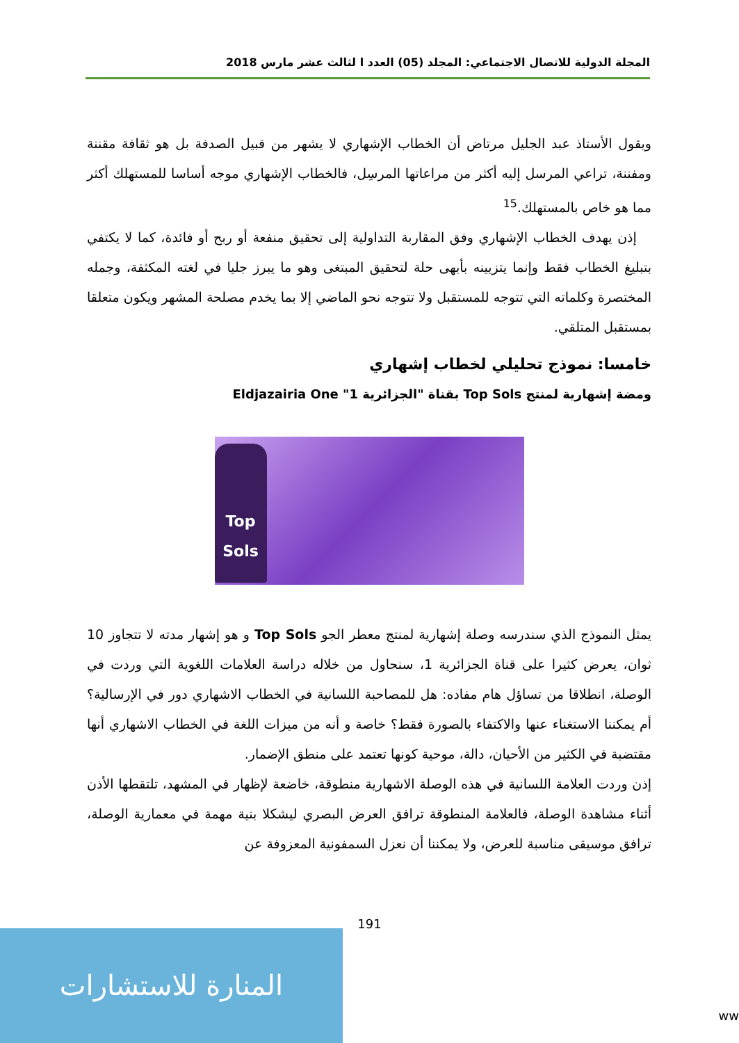المجلة الدولية للاتصال الاجتماعي: المجلد (05) العدد ا لثالث عشر مارس 2018
ويقول الأستاذ عبد الجليل مرتاض أن الخطاب الإشهاري لا يشهر من قبيل الصدفة بل هو ثقافة مقننة ومفننة، تراعي المرسل إليه أكثر من مراعاتها المرسِل، فالخطاب الإشهاري موجه أساسا للمستهلك أكثر مما هو خاص بالمستهلك.<sup>15</sup>
إذن يهدف الخطاب الإشهاري وفق المقاربة التداولية إلى تحقيق منفعة أو ربح أو فائدة، كما لا يكتفي بتبليغ الخطاب فقط وإنما يتزيينه بأبهى حلة لتحقيق المبتغى وهو ما يبرز جليا في لغته المكثفة، وجمله المختصرة وكلماته التي تتوجه للمستقبل ولا تتوجه نحو الماضي إلا بما يخدم مصلحة المشهر ويكون متعلقا بمستقبل المتلقي.
خامسا: نموذج تحليلي لخطاب إشهاري
ومضة إشهارية لمنتج Top Sols بقناة "الجزائرية 1" Eldjazairia One
Top Sols
يمثل النموذج الذي سندرسه وصلة إشهارية لمنتج معطر الجو Top Sols و هو إشهار مدته لا تتجاوز 10 ثوان، يعرض كثيرا على قناة الجزائرية 1، سنحاول من خلاله دراسة العلامات اللغوية التي وردت في الوصلة، انطلاقا من تساؤل هام مفاده: هل للمصاحبة اللسانية في الخطاب الاشهاري دور في الإرسالية؟ أم يمكننا الاستغناء عنها والاكتفاء بالصورة فقط؟ خاصة و أنه من ميزات اللغة في الخطاب الاشهاري أنها مقتضبة في الكثير من الأحيان، دالة، موحية كونها تعتمد على منطق الإضمار.
إذن وردت العلامة اللسانية في هذه الوصلة الاشهارية منطوقة، خاضعة لإظهار في المشهد، تلتقطها الأذن أثناء مشاهدة الوصلة، فالعلامة المنطوقة ترافق العرض البصري ليشكلا بنية مهمة في معمارية الوصلة، ترافق موسيقى مناسبة للعرض، ولا يمكننا أن نعزل السمفونية المعزوفة عن
191
المنارة للاستشارات
ww